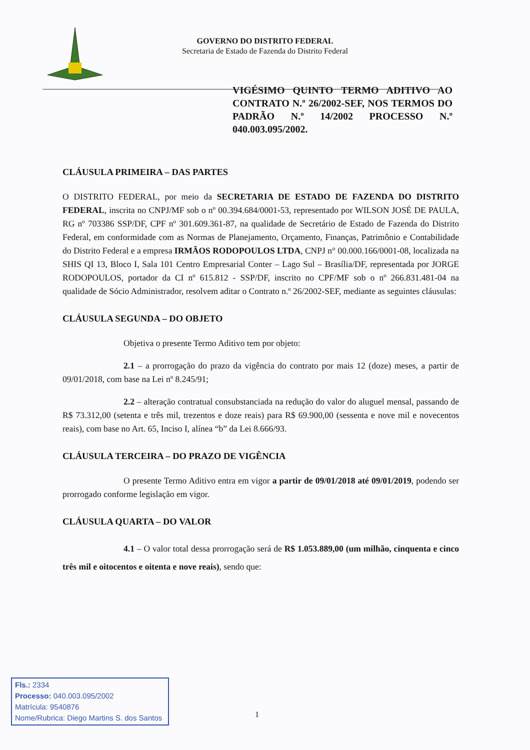GOVERNO DO DISTRITO FEDERAL
Secretaria de Estado de Fazenda do Distrito Federal
VIGÉSIMO QUINTO TERMO ADITIVO AO CONTRATO N.º 26/2002-SEF, NOS TERMOS DO PADRÃO N.º 14/2002 PROCESSO N.º 040.003.095/2002.
CLÁUSULA PRIMEIRA – DAS PARTES
O DISTRITO FEDERAL, por meio da SECRETARIA DE ESTADO DE FAZENDA DO DISTRITO FEDERAL, inscrita no CNPJ/MF sob o nº 00.394.684/0001-53, representado por WILSON JOSÉ DE PAULA, RG nº 703386 SSP/DF, CPF nº 301.609.361-87, na qualidade de Secretário de Estado de Fazenda do Distrito Federal, em conformidade com as Normas de Planejamento, Orçamento, Finanças, Patrimônio e Contabilidade do Distrito Federal e a empresa IRMÃOS RODOPOULOS LTDA, CNPJ n° 00.000.166/0001-08, localizada na SHIS QI 13, Bloco I, Sala 101 Centro Empresarial Conter – Lago Sul – Brasília/DF, representada por JORGE RODOPOULOS, portador da CI nº 615.812 - SSP/DF, inscrito no CPF/MF sob o nº 266.831.481-04 na qualidade de Sócio Administrador, resolvem aditar o Contrato n.º 26/2002-SEF, mediante as seguintes cláusulas:
CLÁUSULA SEGUNDA – DO OBJETO
Objetiva o presente Termo Aditivo tem por objeto:
2.1 – a prorrogação do prazo da vigência do contrato por mais 12 (doze) meses, a partir de 09/01/2018, com base na Lei nº 8.245/91;
2.2 – alteração contratual consubstanciada na redução do valor do aluguel mensal, passando de R$ 73.312,00 (setenta e três mil, trezentos e doze reais) para R$ 69.900,00 (sessenta e nove mil e novecentos reais), com base no Art. 65, Inciso I, alínea “b” da Lei 8.666/93.
CLÁUSULA TERCEIRA – DO PRAZO DE VIGÊNCIA
O presente Termo Aditivo entra em vigor a partir de 09/01/2018 até 09/01/2019, podendo ser prorrogado conforme legislação em vigor.
CLÁUSULA QUARTA – DO VALOR
4.1 – O valor total dessa prorrogação será de R$ 1.053.889,00 (um milhão, cinquenta e cinco três mil e oitocentos e oitenta e nove reais), sendo que:
Fls.: 2334
Processo: 040.003.095/2002
Matrícula: 9540876
Nome/Rubrica: Diego Martins S. dos Santos
1